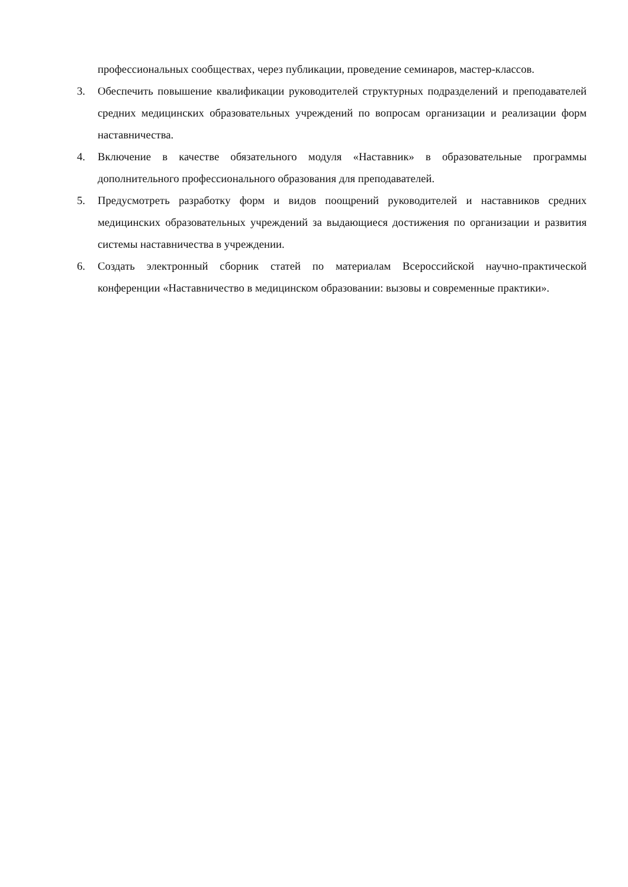профессиональных сообществах, через публикации, проведение семинаров, мастер-классов.
3. Обеспечить повышение квалификации руководителей структурных подразделений и преподавателей средних медицинских образовательных учреждений по вопросам организации и реализации форм наставничества.
4. Включение в качестве обязательного модуля «Наставник» в образовательные программы дополнительного профессионального образования для преподавателей.
5. Предусмотреть разработку форм и видов поощрений руководителей и наставников средних медицинских образовательных учреждений за выдающиеся достижения по организации и развития системы наставничества в учреждении.
6. Создать электронный сборник статей по материалам Всероссийской научно-практической конференции «Наставничество в медицинском образовании: вызовы и современные практики».